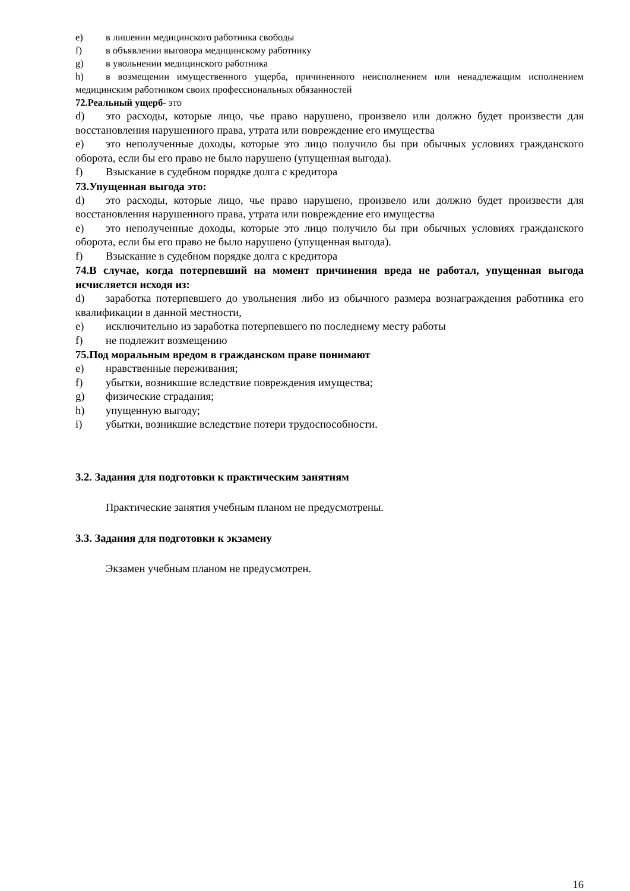e) в лишении медицинского работника свободы
f) в объявлении выговора медицинскому работнику
g) в увольнении медицинского работника
h) в возмещении имущественного ущерба, причиненного неисполнением или ненадлежащим исполнением медицинским работником своих профессиональных обязанностей
72.Реальный ущерб- это
d) это расходы, которые лицо, чье право нарушено, произвело или должно будет произвести для восстановления нарушенного права, утрата или повреждение его имущества
e) это неполученные доходы, которые это лицо получило бы при обычных условиях гражданского оборота, если бы его право не было нарушено (упущенная выгода).
f) Взыскание в судебном порядке долга с кредитора
73.Упущенная выгода это:
d) это расходы, которые лицо, чье право нарушено, произвело или должно будет произвести для восстановления нарушенного права, утрата или повреждение его имущества
e) это неполученные доходы, которые это лицо получило бы при обычных условиях гражданского оборота, если бы его право не было нарушено (упущенная выгода).
f) Взыскание в судебном порядке долга с кредитора
74.В случае, когда потерпевший на момент причинения вреда не работал, упущенная выгода исчисляется исходя из:
d) заработка потерпевшего до увольнения либо из обычного размера вознаграждения работника его квалификации в данной местности,
e) исключительно из заработка потерпевшего по последнему месту работы
f) не подлежит возмещению
75.Под моральным вредом в гражданском праве понимают
e) нравственные переживания;
f) убытки, возникшие вследствие повреждения имущества;
g) физические страдания;
h) упущенную выгоду;
i) убытки, возникшие вследствие потери трудоспособности.
3.2. Задания для подготовки к практическим занятиям
Практические занятия учебным планом не предусмотрены.
3.3. Задания для подготовки к экзамену
Экзамен учебным планом не предусмотрен.
16